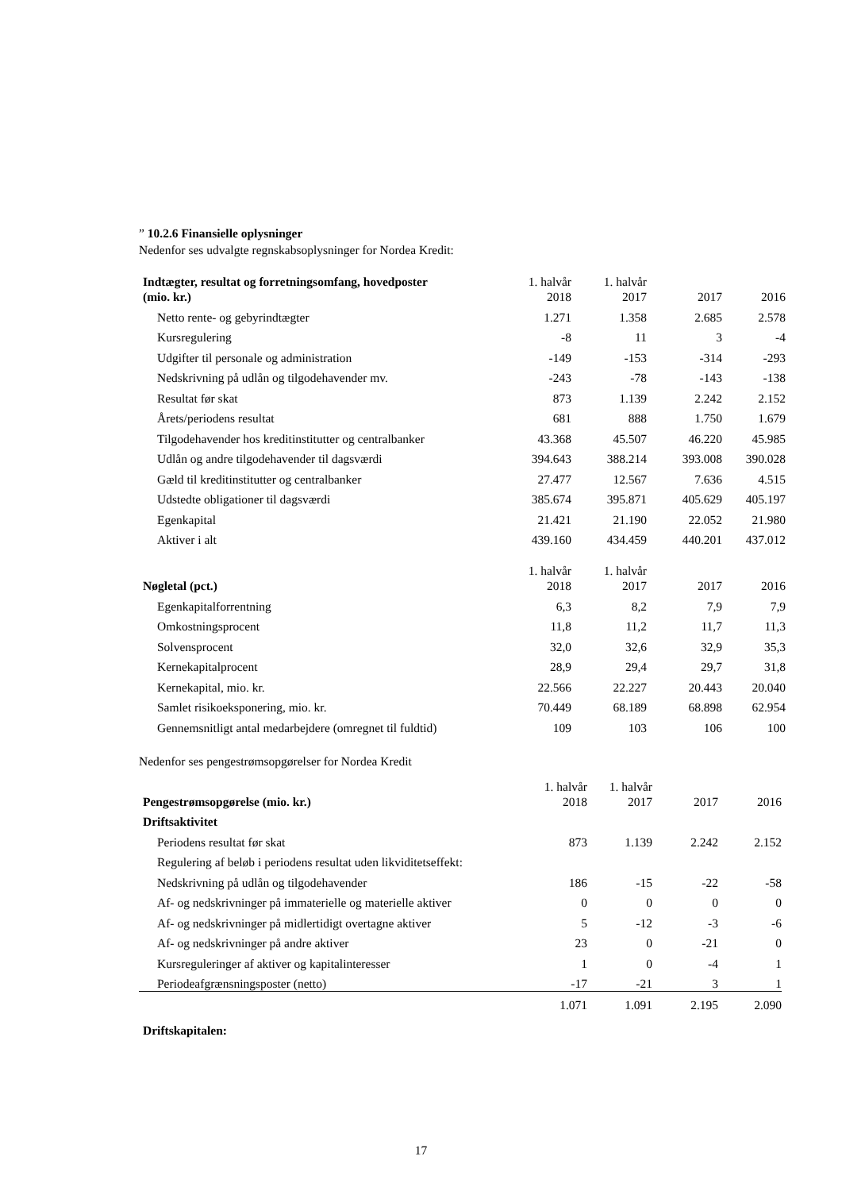” 10.2.6 Finansielle oplysninger
Nedenfor ses udvalgte regnskabsoplysninger for Nordea Kredit:
| Indtægter, resultat og forretningsomfang, hovedposter (mio. kr.) | 1. halvår 2018 | 1. halvår 2017 | 2017 | 2016 |
| --- | --- | --- | --- | --- |
| Netto rente- og gebyrindtægter | 1.271 | 1.358 | 2.685 | 2.578 |
| Kursregulering | -8 | 11 | 3 | -4 |
| Udgifter til personale og administration | -149 | -153 | -314 | -293 |
| Nedskrivning på udlån og tilgodehavender mv. | -243 | -78 | -143 | -138 |
| Resultat før skat | 873 | 1.139 | 2.242 | 2.152 |
| Årets/periodens resultat | 681 | 888 | 1.750 | 1.679 |
| Tilgodehavender hos kreditinstitutter og centralbanker | 43.368 | 45.507 | 46.220 | 45.985 |
| Udlån og andre tilgodehavender til dagsværdi | 394.643 | 388.214 | 393.008 | 390.028 |
| Gæld til kreditinstitutter og centralbanker | 27.477 | 12.567 | 7.636 | 4.515 |
| Udstedte obligationer til dagsværdi | 385.674 | 395.871 | 405.629 | 405.197 |
| Egenkapital | 21.421 | 21.190 | 22.052 | 21.980 |
| Aktiver i alt | 439.160 | 434.459 | 440.201 | 437.012 |
| Nøgletal (pct.) | 1. halvår 2018 | 1. halvår 2017 | 2017 | 2016 |
| --- | --- | --- | --- | --- |
| Egenkapitalforrentning | 6,3 | 8,2 | 7,9 | 7,9 |
| Omkostningsprocent | 11,8 | 11,2 | 11,7 | 11,3 |
| Solvensprocent | 32,0 | 32,6 | 32,9 | 35,3 |
| Kernekapitalprocent | 28,9 | 29,4 | 29,7 | 31,8 |
| Kernekapital, mio. kr. | 22.566 | 22.227 | 20.443 | 20.040 |
| Samlet risikoeksponering, mio. kr. | 70.449 | 68.189 | 68.898 | 62.954 |
| Gennemsnitligt antal medarbejdere (omregnet til fuldtid) | 109 | 103 | 106 | 100 |
Nedenfor ses pengestrømsopgørelser for Nordea Kredit
| Pengestrømsopgørelse (mio. kr.) | 1. halvår 2018 | 1. halvår 2017 | 2017 | 2016 |
| --- | --- | --- | --- | --- |
| Driftsaktivitet | | | | |
| Periodens resultat før skat | 873 | 1.139 | 2.242 | 2.152 |
| Regulering af beløb i periodens resultat uden likviditetseffekt: | | | | |
| Nedskrivning på udlån og tilgodehavender | 186 | -15 | -22 | -58 |
| Af- og nedskrivninger på immaterielle og materielle aktiver | 0 | 0 | 0 | 0 |
| Af- og nedskrivninger på midlertidigt overtagne aktiver | 5 | -12 | -3 | -6 |
| Af- og nedskrivninger på andre aktiver | 23 | 0 | -21 | 0 |
| Kursreguleringer af aktiver og kapitalinteresser | 1 | 0 | -4 | 1 |
| Periodeafgrænsningsposter (netto) | -17 | -21 | 3 | 1 |
| | 1.071 | 1.091 | 2.195 | 2.090 |
| Driftskapitalen: | | | | |
17